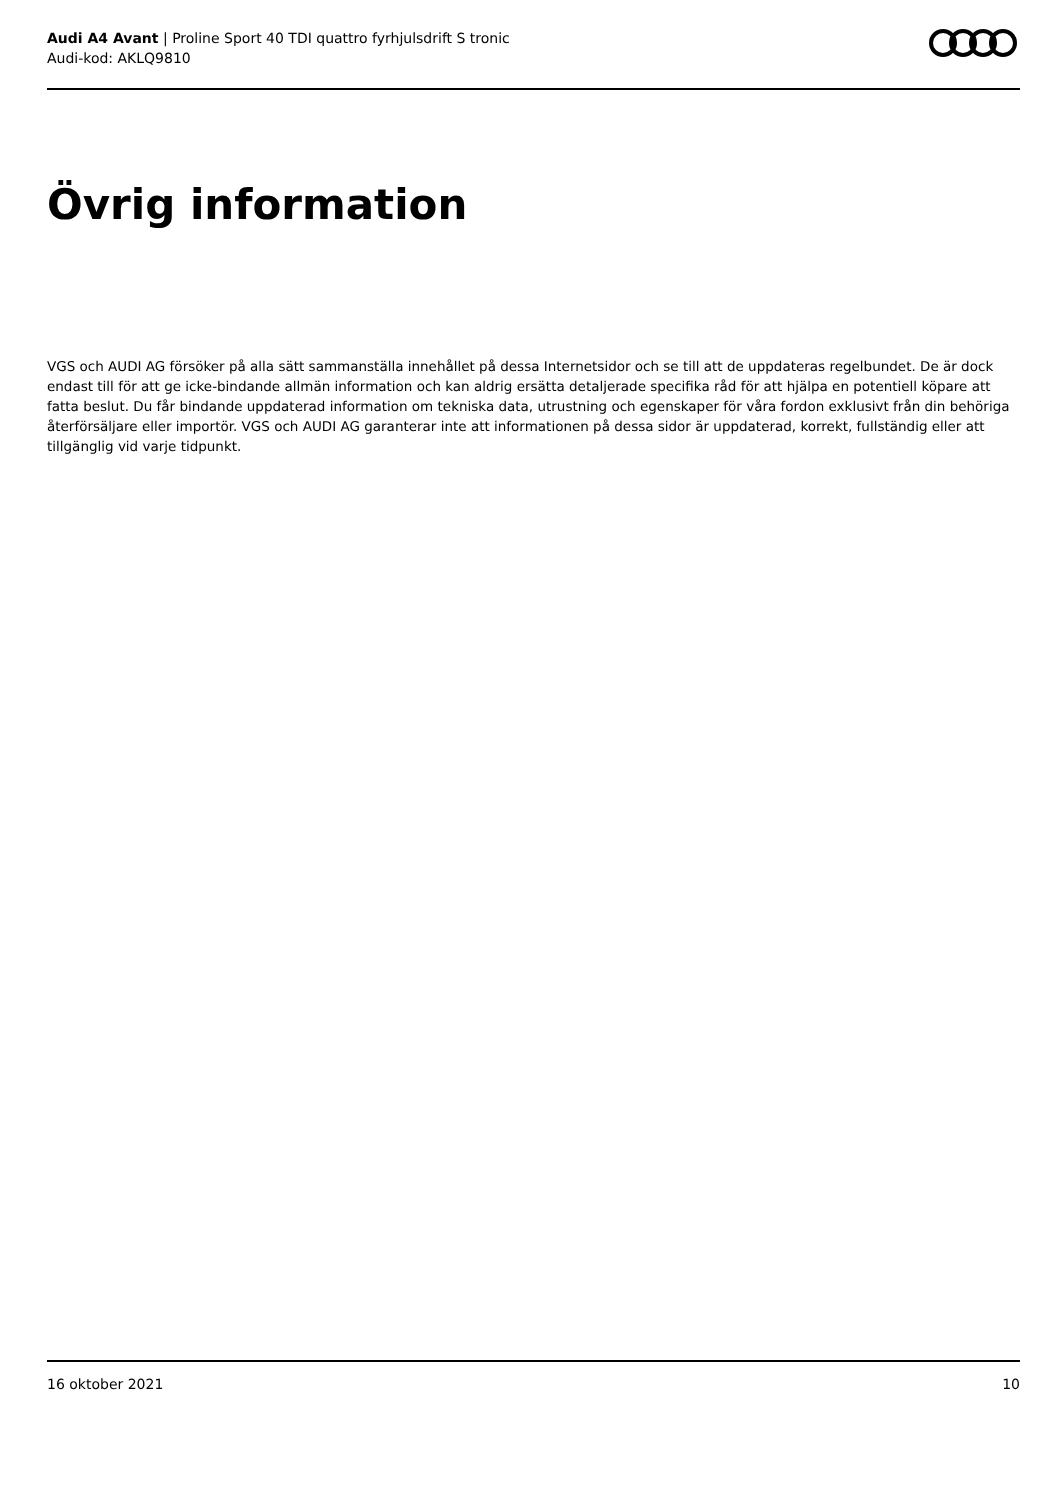Audi A4 Avant | Proline Sport 40 TDI quattro fyrhjulsdrift S tronic
Audi-kod: AKLQ9810
Övrig information
VGS och AUDI AG försöker på alla sätt sammanställa innehållet på dessa Internetsidor och se till att de uppdateras regelbundet. De är dock endast till för att ge icke-bindande allmän information och kan aldrig ersätta detaljerade specifika råd för att hjälpa en potentiell köpare att fatta beslut. Du får bindande uppdaterad information om tekniska data, utrustning och egenskaper för våra fordon exklusivt från din behöriga återförsäljare eller importör. VGS och AUDI AG garanterar inte att informationen på dessa sidor är uppdaterad, korrekt, fullständig eller att tillgänglig vid varje tidpunkt.
16 oktober 2021 10